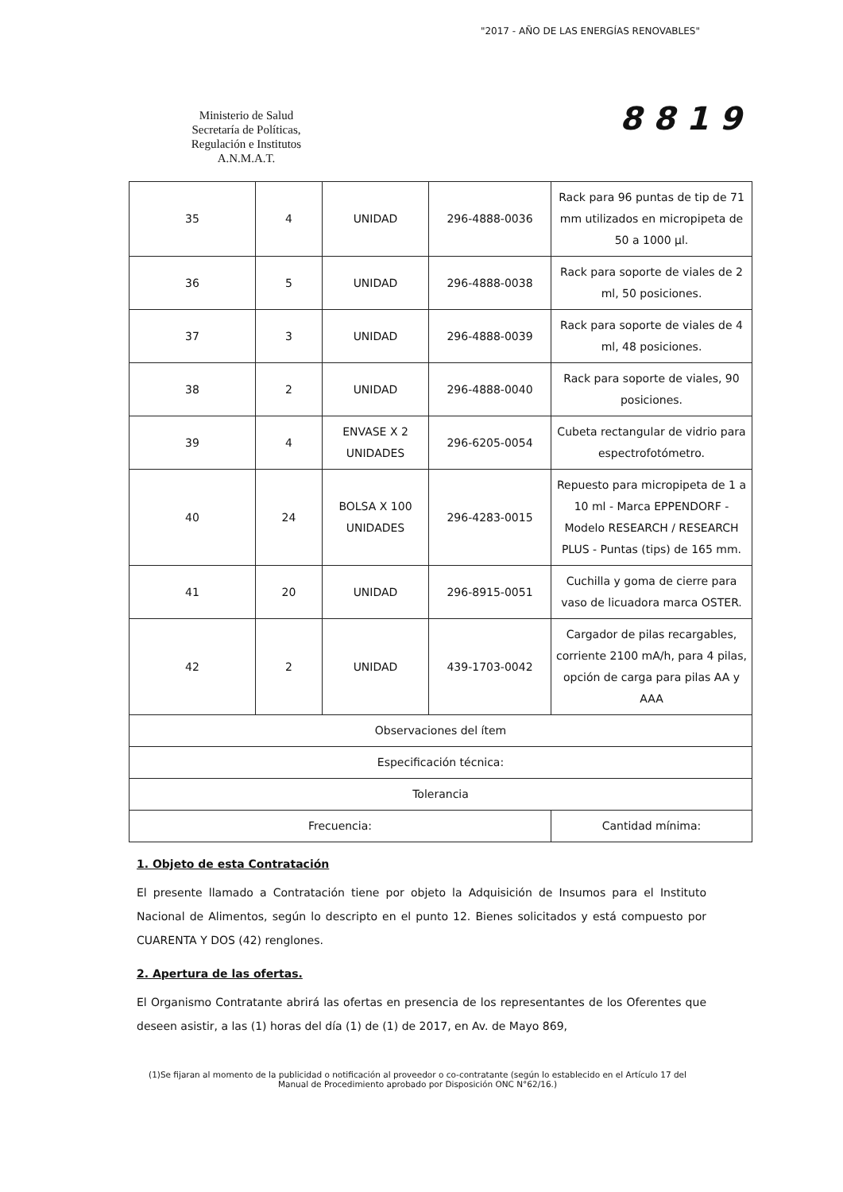"2017 - AÑO DE LAS ENERGÍAS RENOVABLES"
Ministerio de Salud
Secretaría de Políticas,
Regulación e Institutos
A.N.M.A.T.
8819
| 35 | 4 | UNIDAD | 296-4888-0036 | Rack para 96 puntas de tip de 71 mm utilizados en micropipeta de 50 a 1000 µl. |
| 36 | 5 | UNIDAD | 296-4888-0038 | Rack para soporte de viales de 2 ml, 50 posiciones. |
| 37 | 3 | UNIDAD | 296-4888-0039 | Rack para soporte de viales de 4 ml, 48 posiciones. |
| 38 | 2 | UNIDAD | 296-4888-0040 | Rack para soporte de viales, 90 posiciones. |
| 39 | 4 | ENVASE X 2 UNIDADES | 296-6205-0054 | Cubeta rectangular de vidrio para espectrofotómetro. |
| 40 | 24 | BOLSA X 100 UNIDADES | 296-4283-0015 | Repuesto para micropipeta de 1 a 10 ml - Marca EPPENDORF - Modelo RESEARCH / RESEARCH PLUS - Puntas (tips) de 165 mm. |
| 41 | 20 | UNIDAD | 296-8915-0051 | Cuchilla y goma de cierre para vaso de licuadora marca OSTER. |
| 42 | 2 | UNIDAD | 439-1703-0042 | Cargador de pilas recargables, corriente 2100 mA/h, para 4 pilas, opción de carga para pilas AA y AAA |
| Observaciones del ítem | | | | |
| Especificación técnica: | | | | |
| Tolerancia | | | | |
| Frecuencia: | | | | Cantidad mínima: |
1. Objeto de esta Contratación
El presente llamado a Contratación tiene por objeto la Adquisición de Insumos para el Instituto Nacional de Alimentos, según lo descripto en el punto 12. Bienes solicitados y está compuesto por CUARENTA Y DOS (42) renglones.
2. Apertura de las ofertas.
El Organismo Contratante abrirá las ofertas en presencia de los representantes de los Oferentes que deseen asistir, a las (1) horas del día (1) de (1) de 2017, en Av. de Mayo 869,
(1)Se fijaran al momento de la publicidad o notificación al proveedor o co-contratante (según lo establecido en el Artículo 17 del Manual de Procedimiento aprobado por Disposición ONC N°62/16.)